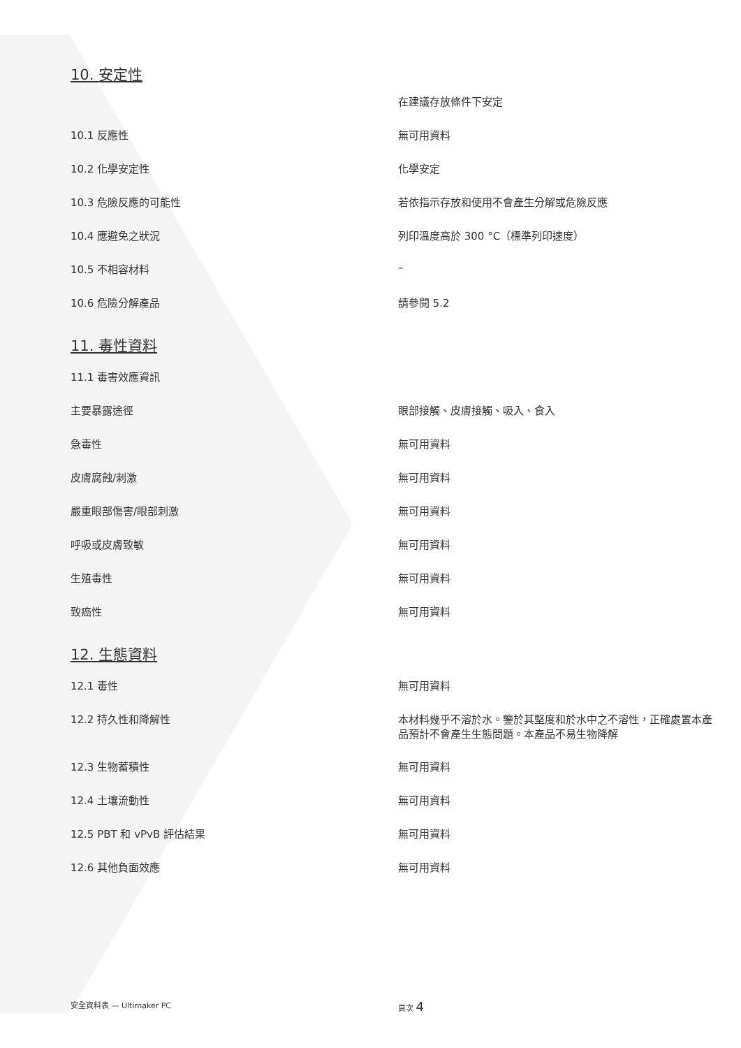10. 安定性
| | 在建議存放條件下安定 |
| 10.1 反應性 | 無可用資料 |
| 10.2 化學安定性 | 化學安定 |
| 10.3 危險反應的可能性 | 若依指示存放和使用不會產生分解或危險反應 |
| 10.4 應避免之狀況 | 列印溫度高於 300 °C（標準列印速度） |
| 10.5 不相容材料 | – |
| 10.6 危險分解產品 | 請參閱 5.2 |
11. 毒性資料
| 11.1 毒害效應資訊 | |
| 主要暴露途徑 | 眼部接觸、皮膚接觸、吸入、食入 |
| 急毒性 | 無可用資料 |
| 皮膚腐蝕/刺激 | 無可用資料 |
| 嚴重眼部傷害/眼部刺激 | 無可用資料 |
| 呼吸或皮膚致敏 | 無可用資料 |
| 生殖毒性 | 無可用資料 |
| 致癌性 | 無可用資料 |
12. 生態資料
| 12.1 毒性 | 無可用資料 |
| 12.2 持久性和降解性 | 本材料幾乎不溶於水。鑒於其堅度和於水中之不溶性，正確處置本產品預計不會產生生態問題。本產品不易生物降解 |
| 12.3 生物蓄積性 | 無可用資料 |
| 12.4 土壤流動性 | 無可用資料 |
| 12.5 PBT 和 vPvB 評估結果 | 無可用資料 |
| 12.6 其他負面效應 | 無可用資料 |
安全資料表 — Ultimaker PC 頁次 4